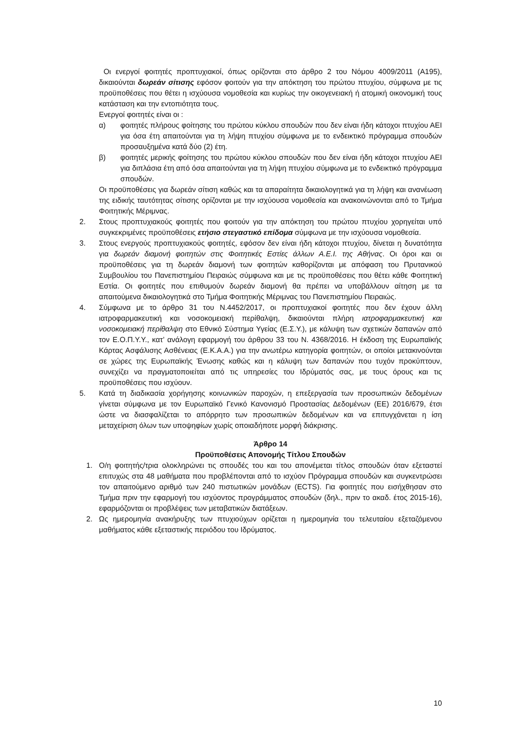Οι ενεργοί φοιτητές προπτυχιακοί, όπως ορίζονται στο άρθρο 2 του Νόμου 4009/2011 (Α195), δικαιούνται δωρεάν σίτισης εφόσον φοιτούν για την απόκτηση του πρώτου πτυχίου, σύμφωνα με τις προϋποθέσεις που θέτει η ισχύουσα νομοθεσία και κυρίως την οικογενειακή ή ατομική οικονομική τους κατάσταση και την εντοπιότητα τους.
Ενεργοί φοιτητές είναι οι :
α) φοιτητές πλήρους φοίτησης του πρώτου κύκλου σπουδών που δεν είναι ήδη κάτοχοι πτυχίου ΑΕΙ για όσα έτη απαιτούνται για τη λήψη πτυχίου σύμφωνα με το ενδεικτικό πρόγραμμα σπουδών προσαυξημένα κατά δύο (2) έτη.
β) φοιτητές μερικής φοίτησης του πρώτου κύκλου σπουδών που δεν είναι ήδη κάτοχοι πτυχίου ΑΕΙ για διπλάσια έτη από όσα απαιτούνται για τη λήψη πτυχίου σύμφωνα με το ενδεικτικό πρόγραμμα σπουδών.
Οι προϋποθέσεις για δωρεάν σίτιση καθώς και τα απαραίτητα δικαιολογητικά για τη λήψη και ανανέωση της ειδικής ταυτότητας σίτισης ορίζονται με την ισχύουσα νομοθεσία και ανακοινώνονται από το Τμήμα Φοιτητικής Μέριμνας.
2. Στους προπτυχιακούς φοιτητές που φοιτούν για την απόκτηση του πρώτου πτυχίου χορηγείται υπό συγκεκριμένες προϋποθέσεις ετήσιο στεγαστικό επίδομα σύμφωνα με την ισχύουσα νομοθεσία.
3. Στους ενεργούς προπτυχιακούς φοιτητές, εφόσον δεν είναι ήδη κάτοχοι πτυχίου, δίνεται η δυνατότητα για δωρεάν διαμονή φοιτητών στις Φοιτητικές Εστίες άλλων Α.Ε.Ι. της Αθήνας. Οι όροι και οι προϋποθέσεις για τη δωρεάν διαμονή των φοιτητών καθορίζονται με απόφαση του Πρυτανικού Συμβουλίου του Πανεπιστημίου Πειραιώς σύμφωνα και με τις προϋποθέσεις που θέτει κάθε Φοιτητική Εστία. Οι φοιτητές που επιθυμούν δωρεάν διαμονή θα πρέπει να υποβάλλουν αίτηση με τα απαιτούμενα δικαιολογητικά στο Τμήμα Φοιτητικής Μέριμνας του Πανεπιστημίου Πειραιώς.
4. Σύμφωνα με το άρθρο 31 του Ν.4452/2017, οι προπτυχιακοί φοιτητές που δεν έχουν άλλη ιατροφαρμακευτική και νοσοκομειακή περίθαλψη, δικαιούνται πλήρη ιατροφαρμακευτική και νοσοκομειακή περίθαλψη στο Εθνικό Σύστημα Υγείας (Ε.Σ.Υ.), με κάλυψη των σχετικών δαπανών από τον Ε.Ο.Π.Υ.Υ., κατ’ ανάλογη εφαρμογή του άρθρου 33 του Ν. 4368/2016. Η έκδοση της Ευρωπαϊκής Κάρτας Ασφάλισης Ασθένειας (Ε.Κ.Α.Α.) για την ανωτέρω κατηγορία φοιτητών, οι οποίοι μετακινούνται σε χώρες της Ευρωπαϊκής Ένωσης καθώς και η κάλυψη των δαπανών που τυχόν προκύπτουν, συνεχίζει να πραγματοποιείται από τις υπηρεσίες του Ιδρύματός σας, με τους όρους και τις προϋποθέσεις που ισχύουν.
5. Κατά τη διαδικασία χορήγησης κοινωνικών παροχών, η επεξεργασία των προσωπικών δεδομένων γίνεται σύμφωνα με τον Ευρωπαϊκό Γενικό Κανονισμό Προστασίας Δεδομένων (ΕΕ) 2016/679, έτσι ώστε να διασφαλίζεται το απόρρητο των προσωπικών δεδομένων και να επιτυγχάνεται η ίση μεταχείριση όλων των υποψηφίων χωρίς οποιαδήποτε μορφή διάκρισης.
Άρθρο 14
Προϋποθέσεις Απονομής Τίτλου Σπουδών
1. Ο/η φοιτητής/τρια ολοκληρώνει τις σπουδές του και του απονέμεται τίτλος σπουδών όταν εξεταστεί επιτυχώς στα 48 μαθήματα που προβλέπονται από το ισχύον Πρόγραμμα σπουδών και συγκεντρώσει τον απαιτούμενο αριθμό των 240 πιστωτικών μονάδων (ECTS). Για φοιτητές που εισήχθησαν στο Τμήμα πριν την εφαρμογή του ισχύοντος προγράμματος σπουδών (δηλ., πριν το ακαδ. έτος 2015-16), εφαρμόζονται οι προβλέψεις των μεταβατικών διατάξεων.
2. Ως ημερομηνία ανακήρυξης των πτυχιούχων ορίζεται η ημερομηνία του τελευταίου εξεταζόμενου μαθήματος κάθε εξεταστικής περιόδου του Ιδρύματος.
10